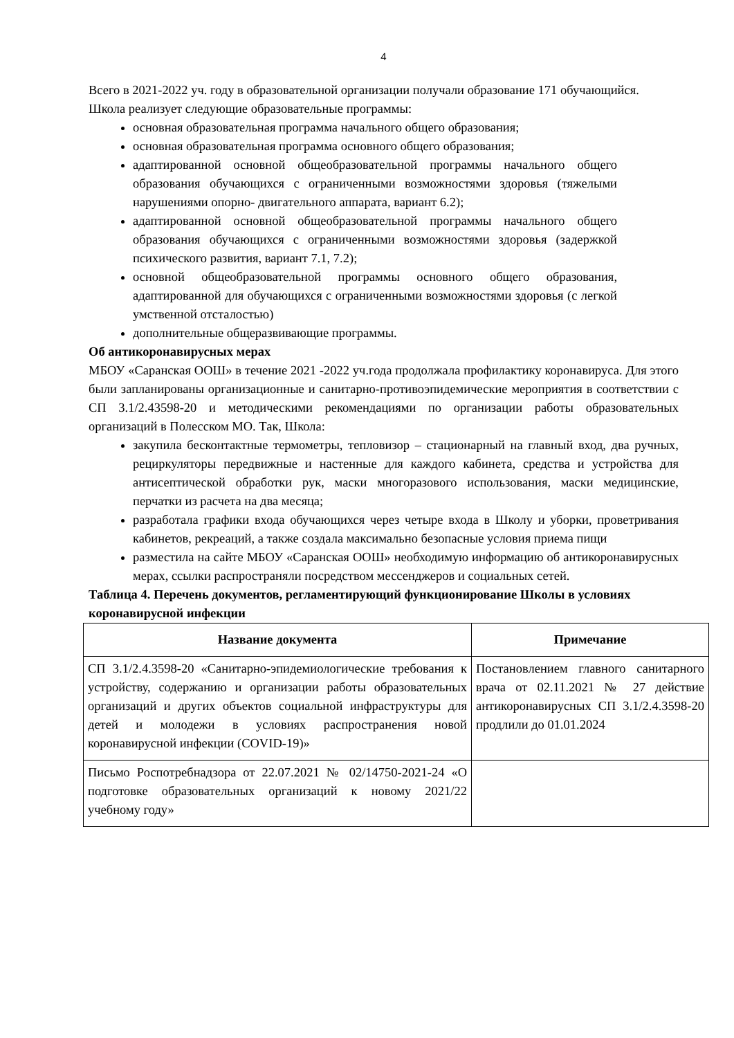4
Всего в 2021-2022 уч. году в образовательной организации получали образование 171 обучающийся.
Школа реализует следующие образовательные программы:
основная образовательная программа начального общего образования;
основная образовательная программа основного общего образования;
адаптированной основной общеобразовательной программы начального общего образования обучающихся с ограниченными возможностями здоровья (тяжелыми нарушениями опорно- двигательного аппарата, вариант 6.2);
адаптированной основной общеобразовательной программы начального общего образования обучающихся с ограниченными возможностями здоровья (задержкой психического развития, вариант 7.1, 7.2);
основной общеобразовательной программы основного общего образования, адаптированной для обучающихся с ограниченными возможностями здоровья (с легкой умственной отсталостью)
дополнительные общеразвивающие программы.
Об антикоронавирусных мерах
МБОУ «Саранская ООШ» в течение 2021 -2022 уч.года продолжала профилактику коронавируса. Для этого были запланированы организационные и санитарно-противоэпидемические мероприятия в соответствии с СП 3.1/2.43598-20 и методическими рекомендациями по организации работы образовательных организаций в Полесском МО. Так, Школа:
закупила бесконтактные термометры, тепловизор – стационарный на главный вход, два ручных, рециркуляторы передвижные и настенные для каждого кабинета, средства и устройства для антисептической обработки рук, маски многоразового использования, маски медицинские, перчатки из расчета на два месяца;
разработала графики входа обучающихся через четыре входа в Школу и уборки, проветривания кабинетов, рекреаций, а также создала максимально безопасные условия приема пищи
разместила на сайте МБОУ «Саранская ООШ» необходимую информацию об антикоронавирусных мерах, ссылки распространяли посредством мессенджеров и социальных сетей.
Таблица 4. Перечень документов, регламентирующий функционирование Школы в условиях коронавирусной инфекции
| Название документа | Примечание |
| --- | --- |
| СП 3.1/2.4.3598-20 «Санитарно-эпидемиологические требования к устройству, содержанию и организации работы образовательных организаций и других объектов социальной инфраструктуры для детей и молодежи в условиях распространения новой коронавирусной инфекции (COVID-19)» | Постановлением главного санитарного врача от 02.11.2021 № 27 действие антикоронавирусных СП 3.1/2.4.3598-20 продлили до 01.01.2024 |
| Письмо Роспотребнадзора от 22.07.2021 № 02/14750-2021-24 «О подготовке образовательных организаций к новому 2021/22 учебному году» | |